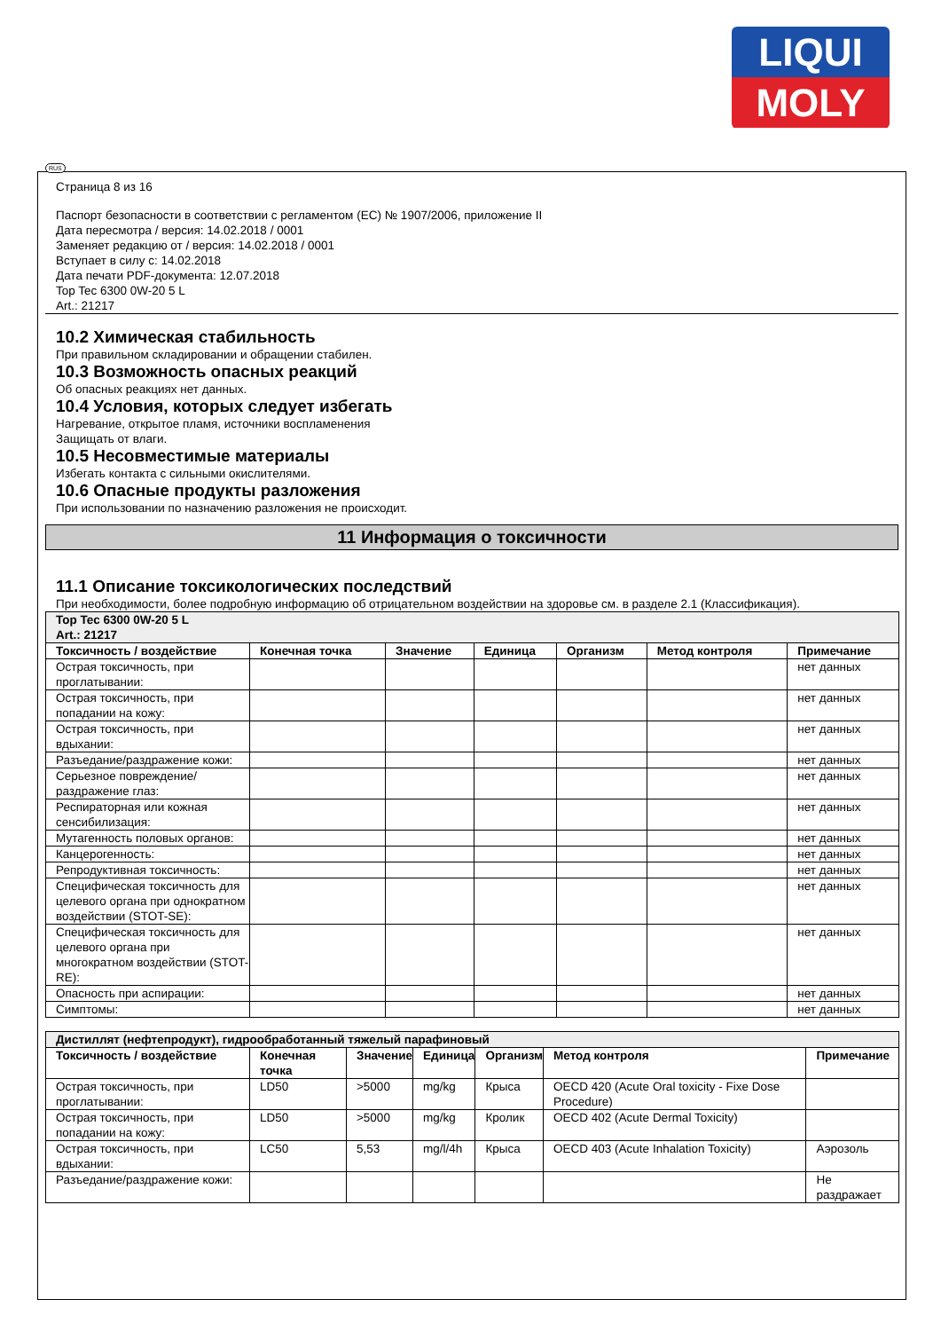LIQUI
MOLY
RUS
Страница 8 из 16
Паспорт безопасности в соответствии с регламентом (ЕС) № 1907/2006, приложение II
Дата пересмотра / версия: 14.02.2018 / 0001
Заменяет редакцию от / версия: 14.02.2018 / 0001
Вступает в силу с: 14.02.2018
Дата печати PDF-документа: 12.07.2018
Top Tec 6300 0W-20 5 L
Art.: 21217
10.2 Химическая стабильность
При правильном складировании и обращении стабилен.
10.3 Возможность опасных реакций
Об опасных реакциях нет данных.
10.4 Условия, которых следует избегать
Нагревание, открытое пламя, источники воспламенения
Защищать от влаги.
10.5 Несовместимые материалы
Избегать контакта с сильными окислителями.
10.6 Опасные продукты разложения
При использовании по назначению разложения не происходит.
11 Информация о токсичности
11.1 Описание токсикологических последствий
При необходимости, более подробную информацию об отрицательном воздействии на здоровье см. в разделе 2.1 (Классификация).
| Top Tec 6300 0W-20 5 L Art.: 21217 | | | | | | |
| Токсичность / воздействие | Конечная точка | Значение | Единица | Организм | Метод контроля | Примечание |
| Острая токсичность, при проглатывании: | | | | | | нет данных |
| Острая токсичность, при попадании на кожу: | | | | | | нет данных |
| Острая токсичность, при вдыхании: | | | | | | нет данных |
| Разъедание/раздражение кожи: | | | | | | нет данных |
| Серьезное повреждение/раздражение глаз: | | | | | | нет данных |
| Респираторная или кожная сенсибилизация: | | | | | | нет данных |
| Мутагенность половых органов: | | | | | | нет данных |
| Канцерогенность: | | | | | | нет данных |
| Репродуктивная токсичность: | | | | | | нет данных |
| Специфическая токсичность для целевого органа при однократном воздействии (STOT-SE): | | | | | | нет данных |
| Специфическая токсичность для целевого органа при многократном воздействии (STOT-RE): | | | | | | нет данных |
| Опасность при аспирации: | | | | | | нет данных |
| Симптомы: | | | | | | нет данных |
| Дистиллят (нефтепродукт), гидрообработанный тяжелый парафиновый | | | | | | |
| Токсичность / воздействие | Конечная точка | Значение | Единица | Организм | Метод контроля | Примечание |
| Острая токсичность, при проглатывании: | LD50 | >5000 | mg/kg | Крыса | OECD 420 (Acute Oral toxicity - Fixe Dose Procedure) | |
| Острая токсичность, при попадании на кожу: | LD50 | >5000 | mg/kg | Кролик | OECD 402 (Acute Dermal Toxicity) | |
| Острая токсичность, при вдыхании: | LC50 | 5,53 | mg/l/4h | Крыса | OECD 403 (Acute Inhalation Toxicity) | Аэрозоль |
| Разъедание/раздражение кожи: | | | | | | Не раздражает |